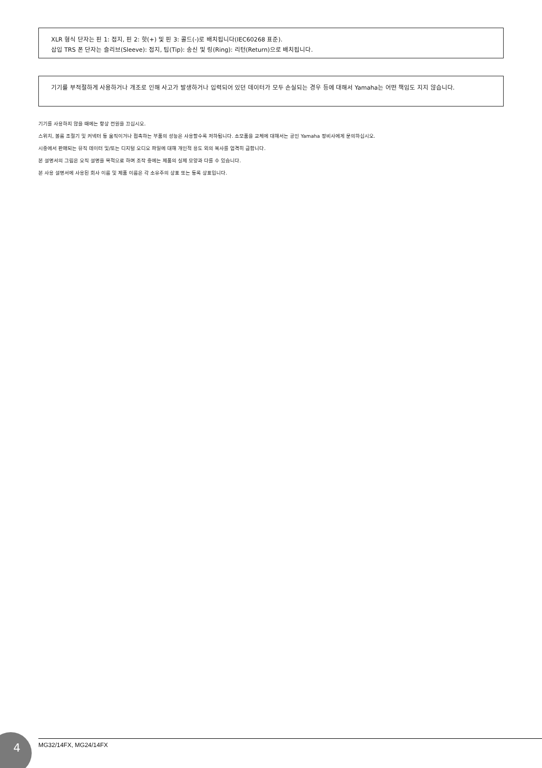XLR 형식 단자는 핀 1: 접지, 핀 2: 핫(+) 및 핀 3: 콜드(-)로 배치됩니다(IEC60268 표준).
삽입 TRS 폰 단자는 슬리브(Sleeve): 접지, 팁(Tip): 송신 및 링(Ring): 리턴(Return)으로 배치됩니다.
기기를 부적절하게 사용하거나 개조로 인해 사고가 발생하거나 입력되어 있던 데이터가 모두 손실되는 경우 등에 대해서 Yamaha는 어떤 책임도 지지 않습니다.
기기를 사용하지 않을 때에는 항상 전원을 끄십시오.
스위치, 볼륨 조절기 및 커넥터 등 움직이거나 접촉하는 부품의 성능은 사용할수록 저하됩니다. 소모품을 교체에 대해서는 공인 Yamaha 정비사에게 문의하십시오.
시중에서 판매되는 뮤직 데이터 및/또는 디지털 오디오 파일에 대해 개인적 용도 외의 복사를 엄격히 금합니다.
본 설명서의 그림은 오직 설명을 목적으로 하며 조작 중에는 제품의 실제 모양과 다를 수 있습니다.
본 사용 설명서에 사용된 회사 이름 및 제품 이름은 각 소유주의 상표 또는 등록 상표입니다.
4 MG32/14FX, MG24/14FX